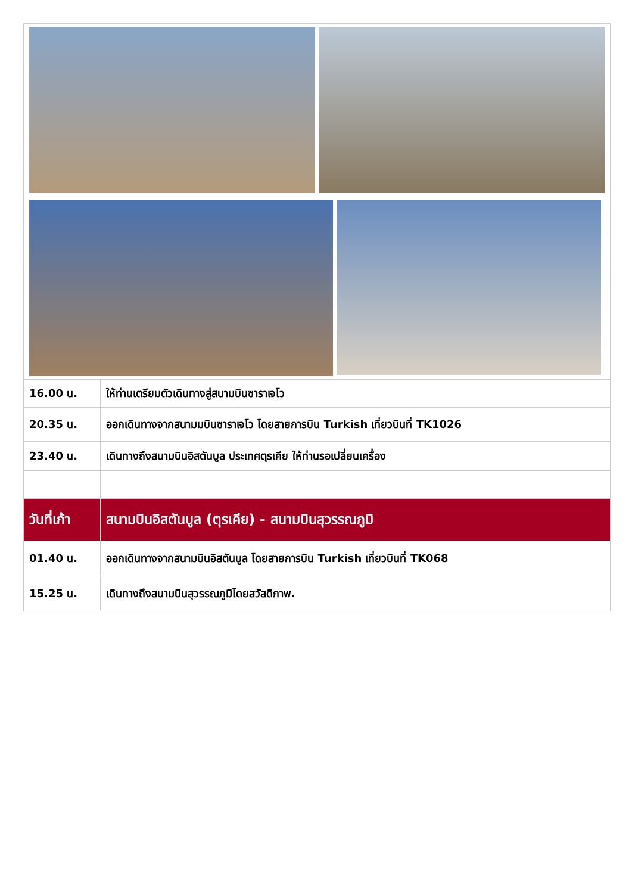| 16.00 น. | ให้ท่านเตรียมตัวเดินทางสู่สนามบินซาราเจโว |
| 20.35 น. | ออกเดินทางจากสนามมบินซาราเจโว โดยสายการบิน Turkish เที่ยวบินที่ TK1026 |
| 23.40 น. | เดินทางถึงสนามบินอิสตันบูล ประเทศตุรเคีย ให้ท่านรอเปลี่ยนเครื่อง |
| วันที่เก้า | สนามบินอิสตันบูล (ตุรเคีย) - สนามบินสุวรรณภูมิ |
| 01.40 น. | ออกเดินทางจากสนามบินอิสตันบูล โดยสายการบิน Turkish เที่ยวบินที่ TK068 |
| 15.25 น. | เดินทางถึงสนามบินสุวรรณภูมิโดยสวัสดิภาพ. |